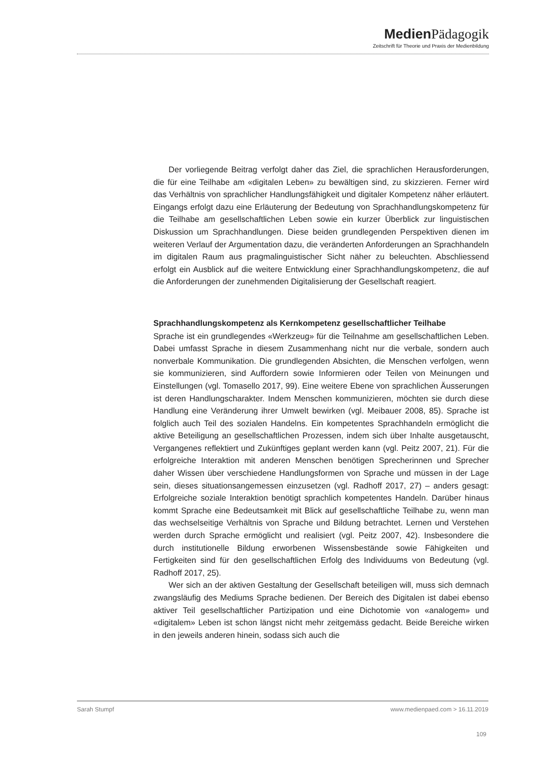Medien Pädagogik
Zeitschrift für Theorie und Praxis der Medienbildung
Der vorliegende Beitrag verfolgt daher das Ziel, die sprachlichen Herausforderungen, die für eine Teilhabe am «digitalen Leben» zu bewältigen sind, zu skizzieren. Ferner wird das Verhältnis von sprachlicher Handlungsfähigkeit und digitaler Kompetenz näher erläutert. Eingangs erfolgt dazu eine Erläuterung der Bedeutung von Sprachhandlungskompetenz für die Teilhabe am gesellschaftlichen Leben sowie ein kurzer Überblick zur linguistischen Diskussion um Sprachhandlungen. Diese beiden grundlegenden Perspektiven dienen im weiteren Verlauf der Argumentation dazu, die veränderten Anforderungen an Sprachhandeln im digitalen Raum aus pragmalinguistischer Sicht näher zu beleuchten. Abschliessend erfolgt ein Ausblick auf die weitere Entwicklung einer Sprachhandlungskompetenz, die auf die Anforderungen der zunehmenden Digitalisierung der Gesellschaft reagiert.
Sprachhandlungskompetenz als Kernkompetenz gesellschaftlicher Teilhabe
Sprache ist ein grundlegendes «Werkzeug» für die Teilnahme am gesellschaftlichen Leben. Dabei umfasst Sprache in diesem Zusammenhang nicht nur die verbale, sondern auch nonverbale Kommunikation. Die grundlegenden Absichten, die Menschen verfolgen, wenn sie kommunizieren, sind Auffordern sowie Informieren oder Teilen von Meinungen und Einstellungen (vgl. Tomasello 2017, 99). Eine weitere Ebene von sprachlichen Äusserungen ist deren Handlungscharakter. Indem Menschen kommunizieren, möchten sie durch diese Handlung eine Veränderung ihrer Umwelt bewirken (vgl. Meibauer 2008, 85). Sprache ist folglich auch Teil des sozialen Handelns. Ein kompetentes Sprachhandeln ermöglicht die aktive Beteiligung an gesellschaftlichen Prozessen, indem sich über Inhalte ausgetauscht, Vergangenes reflektiert und Zukünftiges geplant werden kann (vgl. Peitz 2007, 21). Für die erfolgreiche Interaktion mit anderen Menschen benötigen Sprecherinnen und Sprecher daher Wissen über verschiedene Handlungsformen von Sprache und müssen in der Lage sein, dieses situationsangemessen einzusetzen (vgl. Radhoff 2017, 27) – anders gesagt: Erfolgreiche soziale Interaktion benötigt sprachlich kompetentes Handeln. Darüber hinaus kommt Sprache eine Bedeutsamkeit mit Blick auf gesellschaftliche Teilhabe zu, wenn man das wechselseitige Verhältnis von Sprache und Bildung betrachtet. Lernen und Verstehen werden durch Sprache ermöglicht und realisiert (vgl. Peitz 2007, 42). Insbesondere die durch institutionelle Bildung erworbenen Wissensbestände sowie Fähigkeiten und Fertigkeiten sind für den gesellschaftlichen Erfolg des Individuums von Bedeutung (vgl. Radhoff 2017, 25).
Wer sich an der aktiven Gestaltung der Gesellschaft beteiligen will, muss sich demnach zwangsläufig des Mediums Sprache bedienen. Der Bereich des Digitalen ist dabei ebenso aktiver Teil gesellschaftlicher Partizipation und eine Dichotomie von «analogem» und «digitalem» Leben ist schon längst nicht mehr zeitgemäss gedacht. Beide Bereiche wirken in den jeweils anderen hinein, sodass sich auch die
Sarah Stumpf www.medienpaed.com > 16.11.2019
109